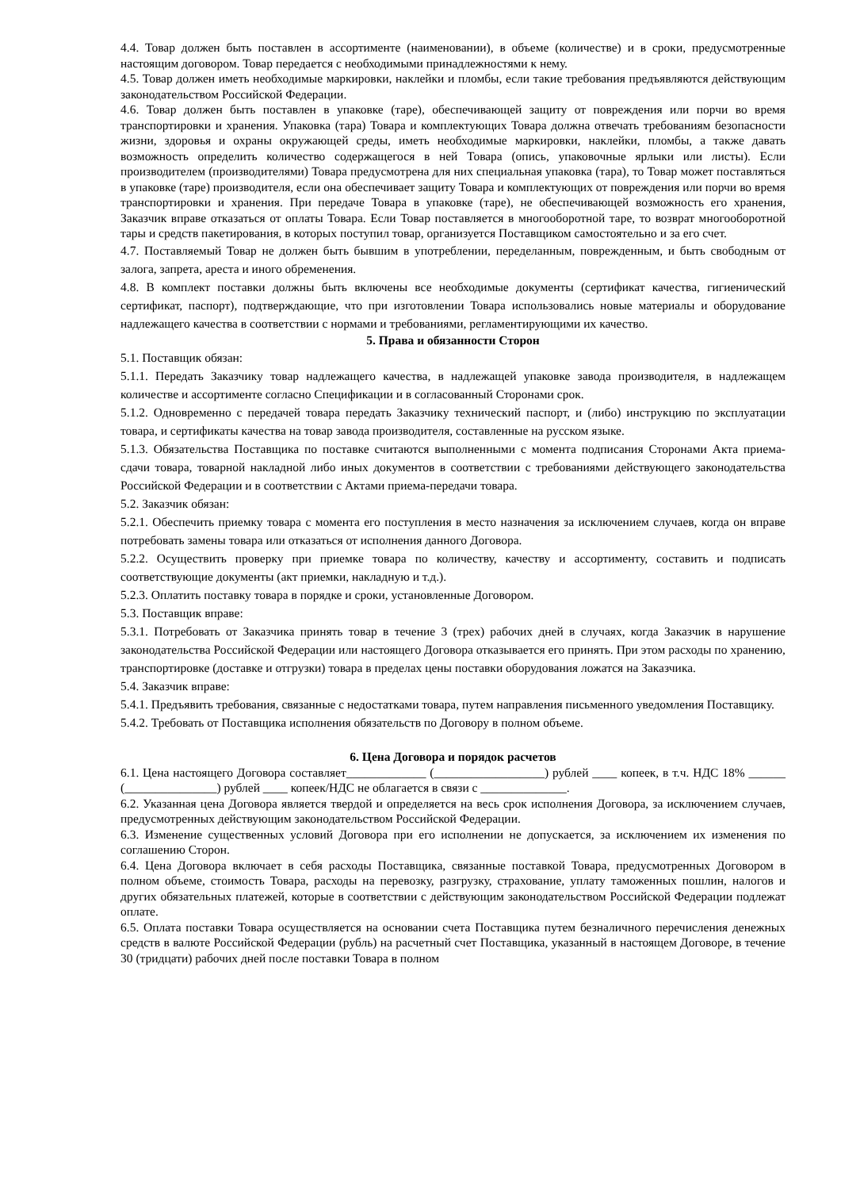4.4. Товар должен быть поставлен в ассортименте (наименовании), в объеме (количестве) и в сроки, предусмотренные настоящим договором. Товар передается с необходимыми принадлежностями к нему.
4.5. Товар должен иметь необходимые маркировки, наклейки и пломбы, если такие требования предъявляются действующим законодательством Российской Федерации.
4.6. Товар должен быть поставлен в упаковке (таре), обеспечивающей защиту от повреждения или порчи во время транспортировки и хранения. Упаковка (тара) Товара и комплектующих Товара должна отвечать требованиям безопасности жизни, здоровья и охраны окружающей среды, иметь необходимые маркировки, наклейки, пломбы, а также давать возможность определить количество содержащегося в ней Товара (опись, упаковочные ярлыки или листы). Если производителем (производителями) Товара предусмотрена для них специальная упаковка (тара), то Товар может поставляться в упаковке (таре) производителя, если она обеспечивает защиту Товара и комплектующих от повреждения или порчи во время транспортировки и хранения. При передаче Товара в упаковке (таре), не обеспечивающей возможность его хранения, Заказчик вправе отказаться от оплаты Товара. Если Товар поставляется в многооборотной таре, то возврат многооборотной тары и средств пакетирования, в которых поступил товар, организуется Поставщиком самостоятельно и за его счет.
4.7. Поставляемый Товар не должен быть бывшим в употреблении, переделанным, поврежденным, и быть свободным от залога, запрета, ареста и иного обременения.
4.8. В комплект поставки должны быть включены все необходимые документы (сертификат качества, гигиенический сертификат, паспорт), подтверждающие, что при изготовлении Товара использовались новые материалы и оборудование надлежащего качества в соответствии с нормами и требованиями, регламентирующими их качество.
5. Права и обязанности Сторон
5.1. Поставщик обязан:
5.1.1. Передать Заказчику товар надлежащего качества, в надлежащей упаковке завода производителя, в надлежащем количестве и ассортименте согласно Спецификации и в согласованный Сторонами срок.
5.1.2. Одновременно с передачей товара передать Заказчику технический паспорт, и (либо) инструкцию по эксплуатации товара, и сертификаты качества на товар завода производителя, составленные на русском языке.
5.1.3. Обязательства Поставщика по поставке считаются выполненными с момента подписания Сторонами Акта приема-сдачи товара, товарной накладной либо иных документов в соответствии с требованиями действующего законодательства Российской Федерации и в соответствии с Актами приема-передачи товара.
5.2. Заказчик обязан:
5.2.1. Обеспечить приемку товара с момента его поступления в место назначения за исключением случаев, когда он вправе потребовать замены товара или отказаться от исполнения данного Договора.
5.2.2. Осуществить проверку при приемке товара по количеству, качеству и ассортименту, составить и подписать соответствующие документы (акт приемки, накладную и т.д.).
5.2.3. Оплатить поставку товара в порядке и сроки, установленные Договором.
5.3. Поставщик вправе:
5.3.1. Потребовать от Заказчика принять товар в течение 3 (трех) рабочих дней в случаях, когда Заказчик в нарушение законодательства Российской Федерации или настоящего Договора отказывается его принять. При этом расходы по хранению, транспортировке (доставке и отгрузки) товара в пределах цены поставки оборудования ложатся на Заказчика.
5.4. Заказчик вправе:
5.4.1. Предъявить требования, связанные с недостатками товара, путем направления письменного уведомления Поставщику.
5.4.2. Требовать от Поставщика исполнения обязательств по Договору в полном объеме.
6. Цена Договора и порядок расчетов
6.1. Цена настоящего Договора составляет_____________ (__________________) рублей ____ копеек, в т.ч. НДС 18% ______ (_______________) рублей ____ копеек/НДС не облагается в связи с ______________.
6.2. Указанная цена Договора является твердой и определяется на весь срок исполнения Договора, за исключением случаев, предусмотренных действующим законодательством Российской Федерации.
6.3. Изменение существенных условий Договора при его исполнении не допускается, за исключением их изменения по соглашению Сторон.
6.4. Цена Договора включает в себя расходы Поставщика, связанные поставкой Товара, предусмотренных Договором в полном объеме, стоимость Товара, расходы на перевозку, разгрузку, страхование, уплату таможенных пошлин, налогов и других обязательных платежей, которые в соответствии с действующим законодательством Российской Федерации подлежат оплате.
6.5. Оплата поставки Товара осуществляется на основании счета Поставщика путем безналичного перечисления денежных средств в валюте Российской Федерации (рубль) на расчетный счет Поставщика, указанный в настоящем Договоре, в течение 30 (тридцати) рабочих дней после поставки Товара в полном